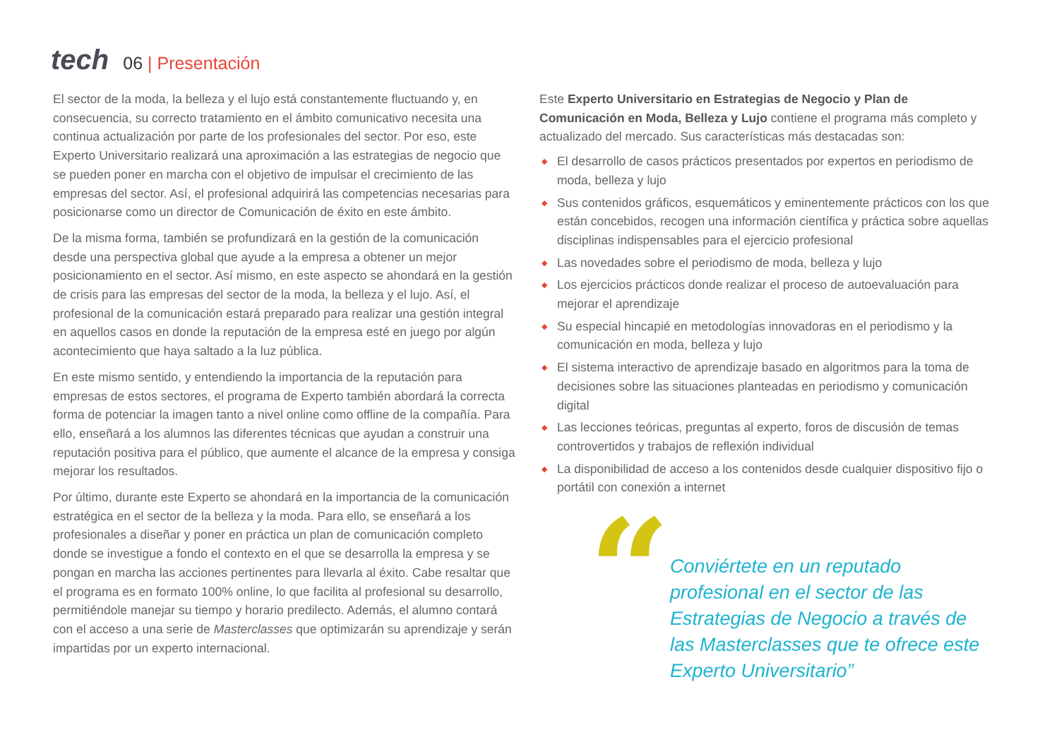tech
06 | Presentación
El sector de la moda, la belleza y el lujo está constantemente fluctuando y, en consecuencia, su correcto tratamiento en el ámbito comunicativo necesita una continua actualización por parte de los profesionales del sector. Por eso, este Experto Universitario realizará una aproximación a las estrategias de negocio que se pueden poner en marcha con el objetivo de impulsar el crecimiento de las empresas del sector. Así, el profesional adquirirá las competencias necesarias para posicionarse como un director de Comunicación de éxito en este ámbito.
De la misma forma, también se profundizará en la gestión de la comunicación desde una perspectiva global que ayude a la empresa a obtener un mejor posicionamiento en el sector. Así mismo, en este aspecto se ahondará en la gestión de crisis para las empresas del sector de la moda, la belleza y el lujo. Así, el profesional de la comunicación estará preparado para realizar una gestión integral en aquellos casos en donde la reputación de la empresa esté en juego por algún acontecimiento que haya saltado a la luz pública.
En este mismo sentido, y entendiendo la importancia de la reputación para empresas de estos sectores, el programa de Experto también abordará la correcta forma de potenciar la imagen tanto a nivel online como offline de la compañía. Para ello, enseñará a los alumnos las diferentes técnicas que ayudan a construir una reputación positiva para el público, que aumente el alcance de la empresa y consiga mejorar los resultados.
Por último, durante este Experto se ahondará en la importancia de la comunicación estratégica en el sector de la belleza y la moda. Para ello, se enseñará a los profesionales a diseñar y poner en práctica un plan de comunicación completo donde se investigue a fondo el contexto en el que se desarrolla la empresa y se pongan en marcha las acciones pertinentes para llevarla al éxito. Cabe resaltar que el programa es en formato 100% online, lo que facilita al profesional su desarrollo, permitiéndole manejar su tiempo y horario predilecto. Además, el alumno contará con el acceso a una serie de Masterclasses que optimizarán su aprendizaje y serán impartidas por un experto internacional.
Este Experto Universitario en Estrategias de Negocio y Plan de Comunicación en Moda, Belleza y Lujo contiene el programa más completo y actualizado del mercado. Sus características más destacadas son:
◆ El desarrollo de casos prácticos presentados por expertos en periodismo de moda, belleza y lujo
◆ Sus contenidos gráficos, esquemáticos y eminentemente prácticos con los que están concebidos, recogen una información científica y práctica sobre aquellas disciplinas indispensables para el ejercicio profesional
◆ Las novedades sobre el periodismo de moda, belleza y lujo
◆ Los ejercicios prácticos donde realizar el proceso de autoevaluación para mejorar el aprendizaje
◆ Su especial hincapié en metodologías innovadoras en el periodismo y la comunicación en moda, belleza y lujo
◆ El sistema interactivo de aprendizaje basado en algoritmos para la toma de decisiones sobre las situaciones planteadas en periodismo y comunicación digital
◆ Las lecciones teóricas, preguntas al experto, foros de discusión de temas controvertidos y trabajos de reflexión individual
◆ La disponibilidad de acceso a los contenidos desde cualquier dispositivo fijo o portátil con conexión a internet
“
Conviértete en un reputado profesional en el sector de las Estrategias de Negocio a través de las Masterclasses que te ofrece este Experto Universitario”